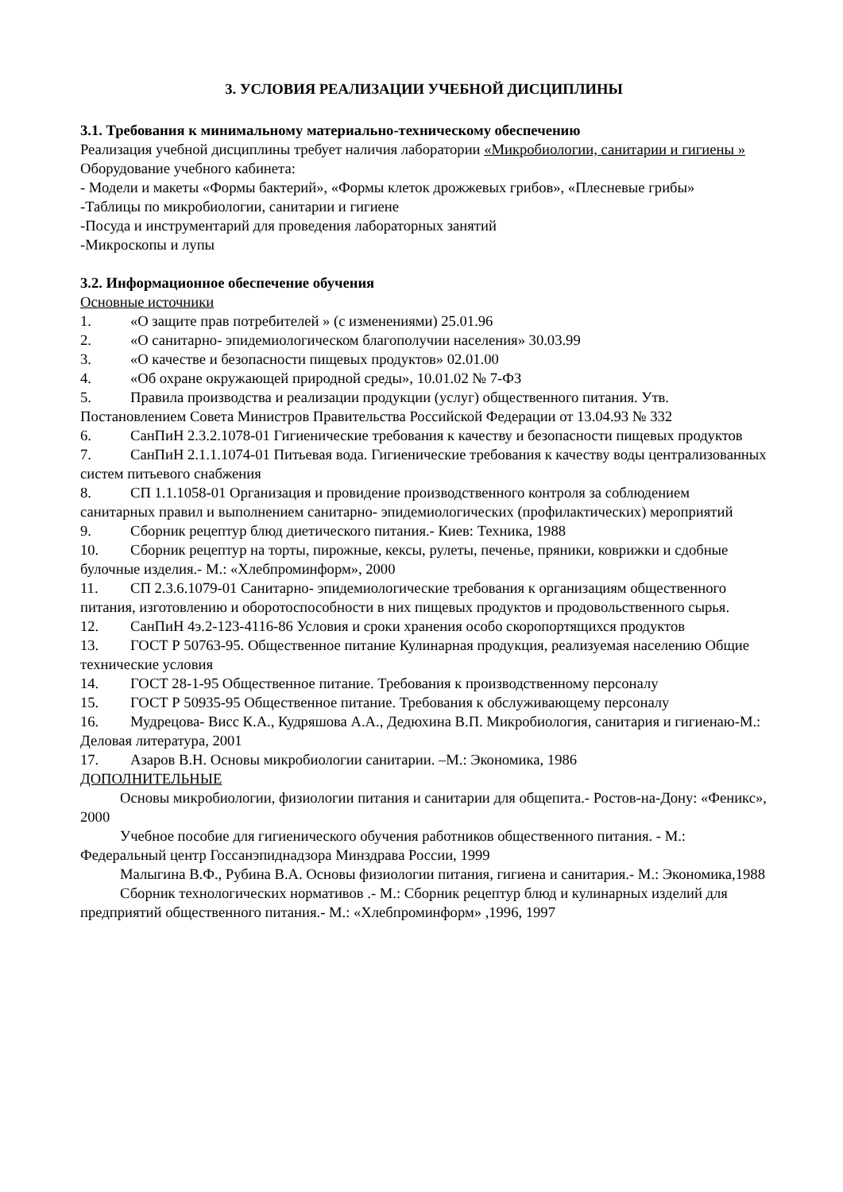3. УСЛОВИЯ РЕАЛИЗАЦИИ УЧЕБНОЙ ДИСЦИПЛИНЫ
3.1. Требования к минимальному материально-техническому обеспечению
Реализация учебной дисциплины требует наличия лаборатории «Микробиологии, санитарии и гигиены »
Оборудование учебного кабинета:
- Модели и макеты «Формы бактерий», «Формы клеток дрожжевых грибов», «Плесневые грибы»
-Таблицы по микробиологии, санитарии и гигиене
-Посуда и инструментарий для проведения лабораторных занятий
-Микроскопы и лупы
3.2. Информационное обеспечение обучения
Основные источники
1. «О защите прав потребителей » (с изменениями) 25.01.96
2. «О санитарно- эпидемиологическом благополучии населения» 30.03.99
3. «О качестве и безопасности пищевых продуктов» 02.01.00
4. «Об охране окружающей природной среды», 10.01.02 № 7-ФЗ
5. Правила производства и реализации продукции (услуг) общественного питания. Утв. Постановлением Совета Министров Правительства Российской Федерации от 13.04.93 № 332
6. СанПиН 2.3.2.1078-01 Гигиенические требования к качеству и безопасности пищевых продуктов
7. СанПиН 2.1.1.1074-01 Питьевая вода. Гигиенические требования к качеству воды централизованных систем питьевого снабжения
8. СП 1.1.1058-01 Организация и провидение производственного контроля за соблюдением санитарных правил и выполнением санитарно- эпидемиологических (профилактических) мероприятий
9. Сборник рецептур блюд диетического питания.- Киев: Техника, 1988
10. Сборник рецептур на торты, пирожные, кексы, рулеты, печенье, пряники, коврижки и сдобные булочные изделия.- М.: «Хлебпроминформ», 2000
11. СП 2.3.6.1079-01 Санитарно- эпидемиологические требования к организациям общественного питания, изготовлению и оборотоспособности в них пищевых продуктов и продовольственного сырья.
12. СанПиН 4э.2-123-4116-86 Условия и сроки хранения особо скоропортящихся продуктов
13. ГОСТ Р 50763-95. Общественное питание Кулинарная продукция, реализуемая населению Общие технические условия
14. ГОСТ 28-1-95 Общественное питание. Требования к производственному персоналу
15. ГОСТ Р 50935-95 Общественное питание. Требования к обслуживающему персоналу
16. Мудрецова- Висс К.А., Кудряшова А.А., Дедюхина В.П. Микробиология, санитария и гигиенаю-М.: Деловая литература, 2001
17. Азаров В.Н. Основы микробиологии санитарии. –М.: Экономика, 1986
ДОПОЛНИТЕЛЬНЫЕ
Основы микробиологии, физиологии питания и санитарии для общепита.- Ростов-на-Дону: «Феникс», 2000
Учебное пособие для гигиенического обучения работников общественного питания. - М.: Федеральный центр Госсанэпиднадзора Минздрава России, 1999
Малыгина В.Ф., Рубина В.А. Основы физиологии питания, гигиена и санитария.- М.: Экономика,1988
Сборник технологических нормативов .- М.: Сборник рецептур блюд и кулинарных изделий для предприятий общественного питания.- М.: «Хлебпроминформ» ,1996, 1997